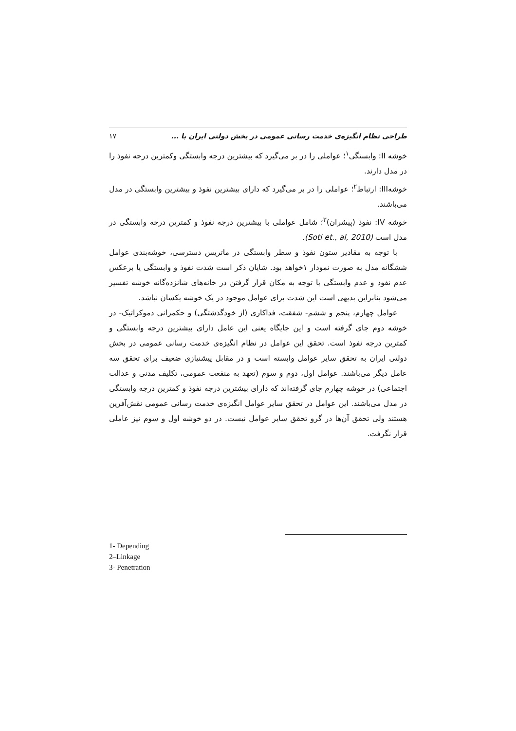طراحی نظام انگیزه‌ی خدمت رسانی عمومی در بخش دولتی ایران با ... ۱۷
خوشه II: وابستگی<sup>۱</sup>؛ عواملی را در بر می‌گیرد که بیشترین درجه وابستگی وکمترین درجه نفوذ را در مدل دارند.
خوشهIII: ارتباط<sup>۲</sup>؛ عواملی را در بر می‌گیرد که دارای بیشترین نفوذ و بیشترین وابستگی در مدل می‌باشند.
خوشه IV: نفوذ (پیشران)<sup>۳</sup>؛ شامل عواملی با بیشترین درجه نفوذ و کمترین درجه وابستگی در مدل است (Soti et., al, 2010).
با توجه به مقادیر ستون نفوذ و سطر وابستگی در ماتریس دسترسی، خوشه‌بندی عوامل ششگانه مدل به صورت نمودار ۱خواهد بود. شایان ذکر است شدت نفوذ و وابستگی یا برعکس عدم نفوذ و عدم وابستگی با توجه به مکان قرار گرفتن در خانه‌های شانزده‌گانه خوشه تفسیر می‌شود بنابراین بدیهی است این شدت برای عوامل موجود در یک خوشه یکسان نباشد.
عوامل چهارم، پنجم و ششم- شفقت، فداکاری (از خودگذشتگی) و حکمرانی دموکراتیک- در خوشه دوم جای گرفته است و این جایگاه یعنی این عامل دارای بیشترین درجه وابستگی و کمترین درجه نفوذ است. تحقق این عوامل در نظام انگیزه‌ی خدمت رسانی عمومی در بخش دولتی ایران به تحقق سایر عوامل وابسته است و در مقابل پیشنیازی ضعیف برای تحقق سه عامل دیگر می‌باشند. عوامل اول، دوم و سوم (تعهد به منفعت عمومی، تکلیف مدنی و عدالت اجتماعی) در خوشه چهارم جای گرفته‌اند که دارای بیشترین درجه نفوذ و کمترین درجه وابستگی در مدل می‌باشند. این عوامل در تحقق سایر عوامل انگیزه‌ی خدمت رسانی عمومی نقش‌آفرین هستند ولی تحقق آن‌ها در گرو تحقق سایر عوامل نیست. در دو خوشه اول و سوم نیز عاملی قرار نگرفت.
1- Depending
2–Linkage
3- Penetration